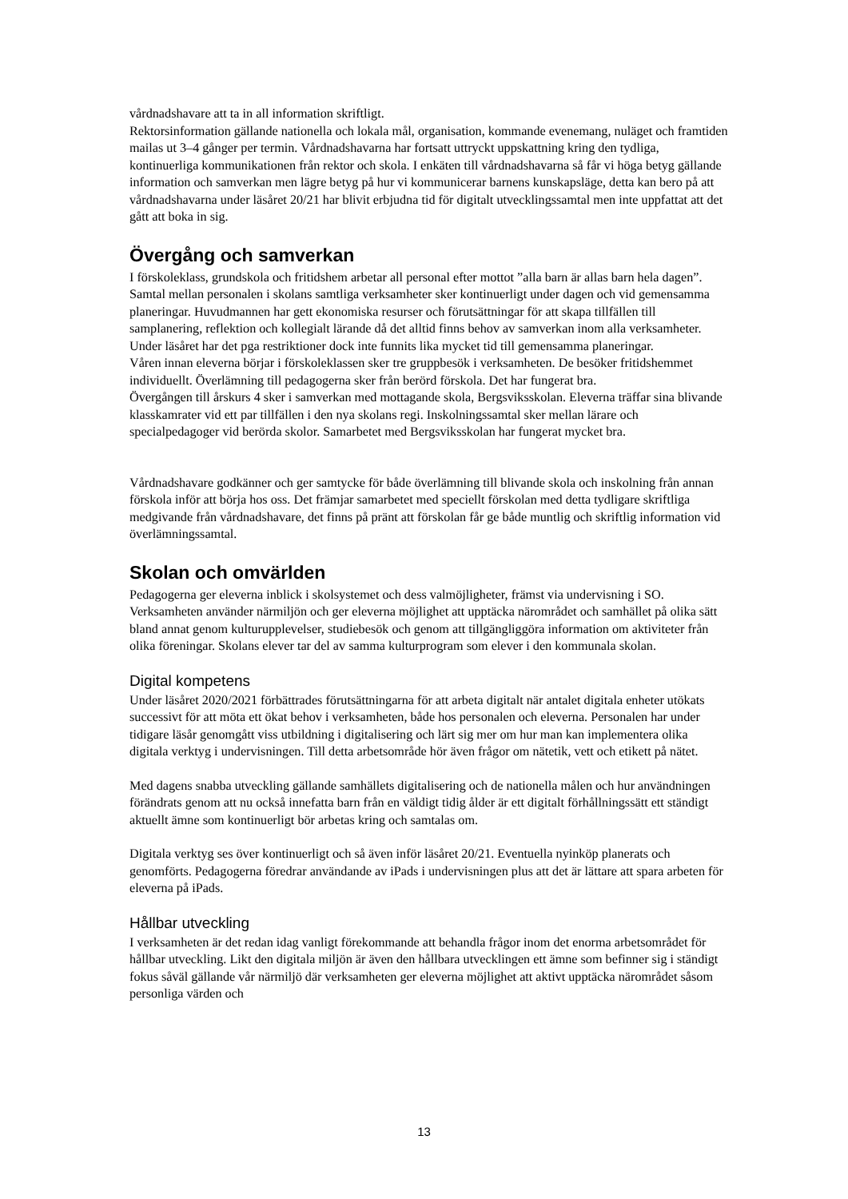vårdnadshavare att ta in all information skriftligt.
Rektorsinformation gällande nationella och lokala mål, organisation, kommande evenemang, nuläget och framtiden mailas ut 3–4 gånger per termin. Vårdnadshavarna har fortsatt uttryckt uppskattning kring den tydliga, kontinuerliga kommunikationen från rektor och skola. I enkäten till vårdnadshavarna så får vi höga betyg gällande information och samverkan men lägre betyg på hur vi kommunicerar barnens kunskapsläge, detta kan bero på att vårdnadshavarna under läsåret 20/21 har blivit erbjudna tid för digitalt utvecklingssamtal men inte uppfattat att det gått att boka in sig.
Övergång och samverkan
I förskoleklass, grundskola och fritidshem arbetar all personal efter mottot ”alla barn är allas barn hela dagen”. Samtal mellan personalen i skolans samtliga verksamheter sker kontinuerligt under dagen och vid gemensamma planeringar. Huvudmannen har gett ekonomiska resurser och förutsättningar för att skapa tillfällen till samplanering, reflektion och kollegialt lärande då det alltid finns behov av samverkan inom alla verksamheter. Under läsåret har det pga restriktioner dock inte funnits lika mycket tid till gemensamma planeringar.
Våren innan eleverna börjar i förskoleklassen sker tre gruppbesök i verksamheten. De besöker fritidshemmet individuellt. Överlämning till pedagogerna sker från berörd förskola. Det har fungerat bra.
Övergången till årskurs 4 sker i samverkan med mottagande skola, Bergsviksskolan. Eleverna träffar sina blivande klasskamrater vid ett par tillfällen i den nya skolans regi. Inskolningssamtal sker mellan lärare och specialpedagoger vid berörda skolor. Samarbetet med Bergsviksskolan har fungerat mycket bra.
Vårdnadshavare godkänner och ger samtycke för både överlämning till blivande skola och inskolning från annan förskola inför att börja hos oss. Det främjar samarbetet med speciellt förskolan med detta tydligare skriftliga medgivande från vårdnadshavare, det finns på pränt att förskolan får ge både muntlig och skriftlig information vid överlämningssamtal.
Skolan och omvärlden
Pedagogerna ger eleverna inblick i skolsystemet och dess valmöjligheter, främst via undervisning i SO. Verksamheten använder närmiljön och ger eleverna möjlighet att upptäcka närområdet och samhället på olika sätt bland annat genom kulturupplevelser, studiebesök och genom att tillgängliggöra information om aktiviteter från olika föreningar. Skolans elever tar del av samma kulturprogram som elever i den kommunala skolan.
Digital kompetens
Under läsåret 2020/2021 förbättrades förutsättningarna för att arbeta digitalt när antalet digitala enheter utökats successivt för att möta ett ökat behov i verksamheten, både hos personalen och eleverna. Personalen har under tidigare läsår genomgått viss utbildning i digitalisering och lärt sig mer om hur man kan implementera olika digitala verktyg i undervisningen. Till detta arbetsområde hör även frågor om nätetik, vett och etikett på nätet.
Med dagens snabba utveckling gällande samhällets digitalisering och de nationella målen och hur användningen förändrats genom att nu också innefatta barn från en väldigt tidig ålder är ett digitalt förhållningssätt ett ständigt aktuellt ämne som kontinuerligt bör arbetas kring och samtalas om.
Digitala verktyg ses över kontinuerligt och så även inför läsåret 20/21. Eventuella nyinköp planerats och genomförts. Pedagogerna föredrar användande av iPads i undervisningen plus att det är lättare att spara arbeten för eleverna på iPads.
Hållbar utveckling
I verksamheten är det redan idag vanligt förekommande att behandla frågor inom det enorma arbetsområdet för hållbar utveckling. Likt den digitala miljön är även den hållbara utvecklingen ett ämne som befinner sig i ständigt fokus såväl gällande vår närmiljö där verksamheten ger eleverna möjlighet att aktivt upptäcka närområdet såsom personliga värden och
13